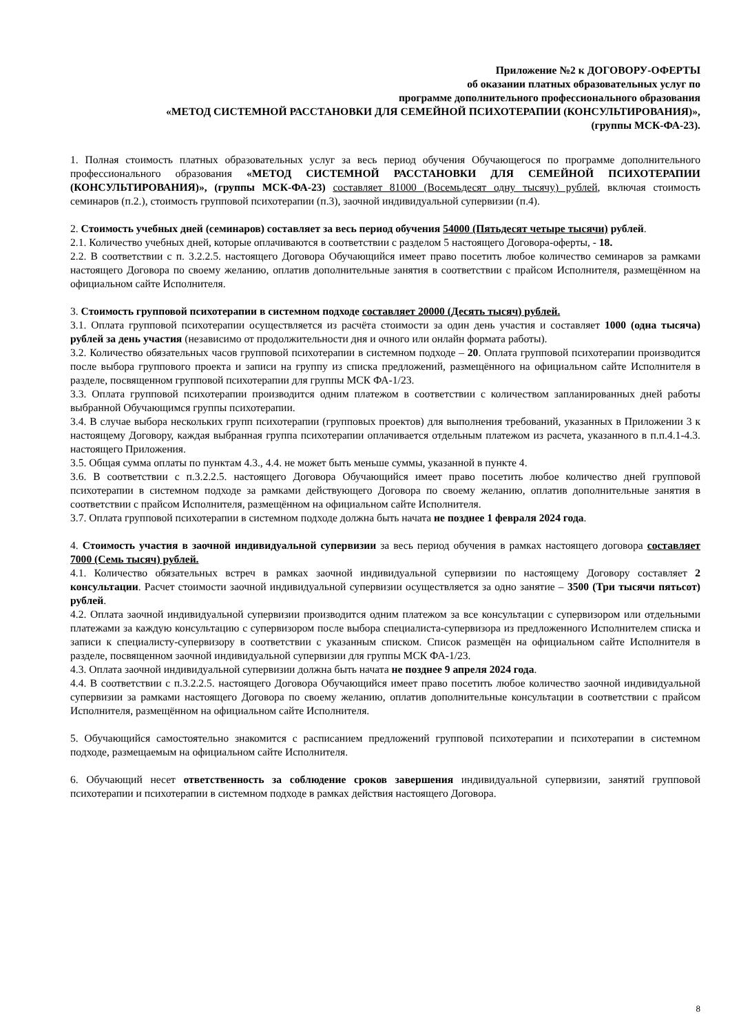Приложение №2 к ДОГОВОРУ-ОФЕРТЫ
об оказании платных образовательных услуг по
программе дополнительного профессионального образования
«МЕТОД СИСТЕМНОЙ РАССТАНОВКИ ДЛЯ СЕМЕЙНОЙ ПСИХОТЕРАПИИ (КОНСУЛЬТИРОВАНИЯ)»,
(группы МСК-ФА-23).
1. Полная стоимость платных образовательных услуг за весь период обучения Обучающегося по программе дополнительного профессионального образования «МЕТОД СИСТЕМНОЙ РАССТАНОВКИ ДЛЯ СЕМЕЙНОЙ ПСИХОТЕРАПИИ (КОНСУЛЬТИРОВАНИЯ)», (группы МСК-ФА-23) составляет 81000 (Восемьдесят одну тысячу) рублей, включая стоимость семинаров (п.2.), стоимость групповой психотерапии (п.3), заочной индивидуальной супервизии (п.4).
2. Стоимость учебных дней (семинаров) составляет за весь период обучения 54000 (Пятьдесят четыре тысячи) рублей.
2.1. Количество учебных дней, которые оплачиваются в соответствии с разделом 5 настоящего Договора-оферты, - 18.
2.2. В соответствии с п. 3.2.2.5. настоящего Договора Обучающийся имеет право посетить любое количество семинаров за рамками настоящего Договора по своему желанию, оплатив дополнительные занятия в соответствии с прайсом Исполнителя, размещённом на официальном сайте Исполнителя.
3. Стоимость групповой психотерапии в системном подходе составляет 20000 (Десять тысяч) рублей.
3.1. Оплата групповой психотерапии осуществляется из расчёта стоимости за один день участия и составляет 1000 (одна тысяча) рублей за день участия (независимо от продолжительности дня и очного или онлайн формата работы).
3.2. Количество обязательных часов групповой психотерапии в системном подходе – 20. Оплата групповой психотерапии производится после выбора группового проекта и записи на группу из списка предложений, размещённого на официальном сайте Исполнителя в разделе, посвященном групповой психотерапии для группы МСК ФА-1/23.
3.3. Оплата групповой психотерапии производится одним платежом в соответствии с количеством запланированных дней работы выбранной Обучающимся группы психотерапии.
3.4. В случае выбора нескольких групп психотерапии (групповых проектов) для выполнения требований, указанных в Приложении 3 к настоящему Договору, каждая выбранная группа психотерапии оплачивается отдельным платежом из расчета, указанного в п.п.4.1-4.3. настоящего Приложения.
3.5. Общая сумма оплаты по пунктам 4.3., 4.4. не может быть меньше суммы, указанной в пункте 4.
3.6. В соответствии с п.3.2.2.5. настоящего Договора Обучающийся имеет право посетить любое количество дней групповой психотерапии в системном подходе за рамками действующего Договора по своему желанию, оплатив дополнительные занятия в соответствии с прайсом Исполнителя, размещённом на официальном сайте Исполнителя.
3.7. Оплата групповой психотерапии в системном подходе должна быть начата не позднее 1 февраля 2024 года.
4. Стоимость участия в заочной индивидуальной супервизии за весь период обучения в рамках настоящего договора составляет 7000 (Семь тысяч) рублей.
4.1. Количество обязательных встреч в рамках заочной индивидуальной супервизии по настоящему Договору составляет 2 консультации. Расчет стоимости заочной индивидуальной супервизии осуществляется за одно занятие – 3500 (Три тысячи пятьсот) рублей.
4.2. Оплата заочной индивидуальной супервизии производится одним платежом за все консультации с супервизором или отдельными платежами за каждую консультацию с супервизором после выбора специалиста-супервизора из предложенного Исполнителем списка и записи к специалисту-супервизору в соответствии с указанным списком. Список размещён на официальном сайте Исполнителя в разделе, посвященном заочной индивидуальной супервизии для группы МСК ФА-1/23.
4.3. Оплата заочной индивидуальной супервизии должна быть начата не позднее 9 апреля 2024 года.
4.4. В соответствии с п.3.2.2.5. настоящего Договора Обучающийся имеет право посетить любое количество заочной индивидуальной супервизии за рамками настоящего Договора по своему желанию, оплатив дополнительные консультации в соответствии с прайсом Исполнителя, размещённом на официальном сайте Исполнителя.
5. Обучающийся самостоятельно знакомится с расписанием предложений групповой психотерапии и психотерапии в системном подходе, размещаемым на официальном сайте Исполнителя.
6. Обучающий несет ответственность за соблюдение сроков завершения индивидуальной супервизии, занятий групповой психотерапии и психотерапии в системном подходе в рамках действия настоящего Договора.
8